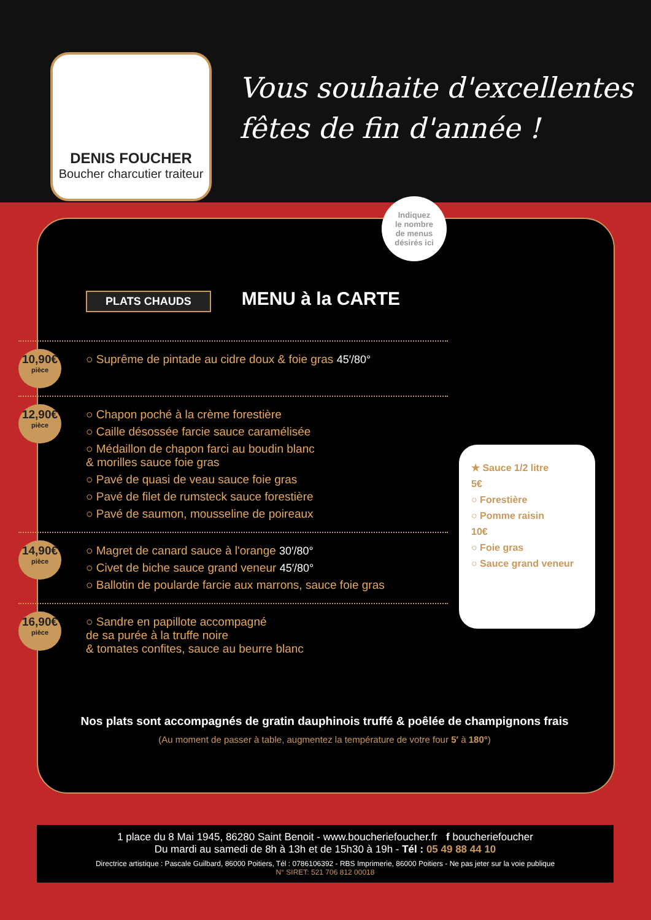DENIS FOUCHER
Boucher charcutier traiteur
Vous souhaite d'excellentes
fêtes de fin d'année !
Indiquez
le nombre
de menus
désirés ici
PLATS CHAUDS MENU à la CARTE
10,90€
pièce
○ Suprême de pintade au cidre doux & foie gras 45′/80°
12,90€
pièce
○ Chapon poché à la crème forestière
○ Caille désossée farcie sauce caramélisée
○ Médaillon de chapon farci au boudin blanc
& morilles sauce foie gras
○ Pavé de quasi de veau sauce foie gras
○ Pavé de filet de rumsteck sauce forestière
○ Pavé de saumon, mousseline de poireaux
14,90€
pièce
○ Magret de canard sauce à l'orange 30′/80°
○ Civet de biche sauce grand veneur 45′/80°
○ Ballotin de poularde farcie aux marrons, sauce foie gras
16,90€
pièce
○ Sandre en papillote accompagné
de sa purée à la truffe noire
& tomates confites, sauce au beurre blanc
★ Sauce 1/2 litre
5€
○ Forestière
○ Pomme raisin
10€
○ Foie gras
○ Sauce grand veneur
Nos plats sont accompagnés de gratin dauphinois truffé & poêlée de champignons frais
(Au moment de passer à table, augmentez la température de votre four 5′ à 180°)
1 place du 8 Mai 1945, 86280 Saint Benoit - www.boucheriefoucher.fr f boucheriefoucher
Du mardi au samedi de 8h à 13h et de 15h30 à 19h - Tél : 05 49 88 44 10
Directrice artistique : Pascale Guilbard, 86000 Poitiers, Tél : 0786106392 - RBS Imprimerie, 86000 Poitiers - Ne pas jeter sur la voie publique
N° SIRET: 521 706 812 00018